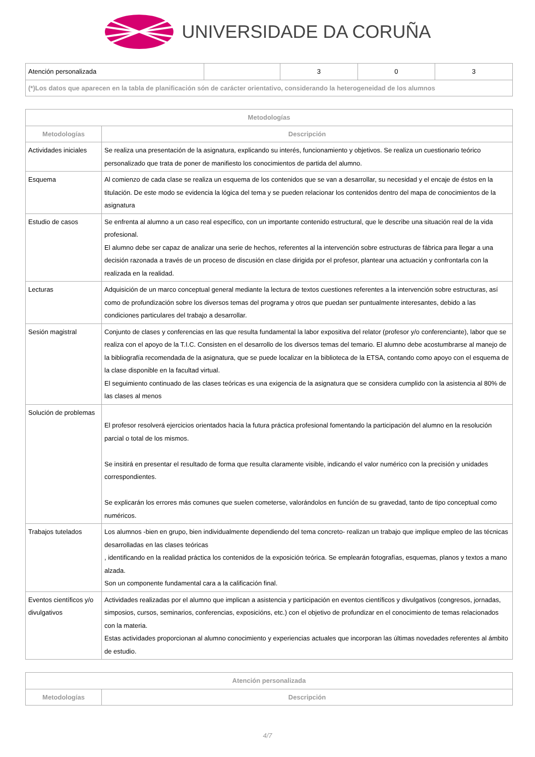UNIVERSIDADE DA CORUÑA
| Atención personalizada | | 3 | 0 | 3 |
| (*)Los datos que aparecen en la tabla de planificación són de carácter orientativo, considerando la heterogeneidad de los alumnos | | | | |
| Metodologías | |
| --- | --- |
| Metodologías | Descripción |
| Actividades iniciales | Se realiza una presentación de la asignatura, explicando su interés, funcionamiento y objetivos. Se realiza un cuestionario teórico personalizado que trata de poner de manifiesto los conocimientos de partida del alumno. |
| Esquema | Al comienzo de cada clase se realiza un esquema de los contenidos que se van a desarrollar, su necesidad y el encaje de éstos en la titulación. De este modo se evidencia la lógica del tema y se pueden relacionar los contenidos dentro del mapa de conocimientos de la asignatura |
| Estudio de casos | Se enfrenta al alumno a un caso real específico, con un importante contenido estructural, que le describe una situación real de la vida profesional. El alumno debe ser capaz de analizar una serie de hechos, referentes al la intervención sobre estructuras de fábrica para llegar a una decisión razonada a través de un proceso de discusión en clase dirigida por el profesor, plantear una actuación y confrontarla con la realizada en la realidad. |
| Lecturas | Adquisición de un marco conceptual general mediante la lectura de textos cuestiones referentes a la intervención sobre estructuras, así como de profundización sobre los diversos temas del programa y otros que puedan ser puntualmente interesantes, debido a las condiciones particulares del trabajo a desarrollar. |
| Sesión magistral | Conjunto de clases y conferencias en las que resulta fundamental la labor expositiva del relator (profesor y/o conferenciante), labor que se realiza con el apoyo de la T.I.C. Consisten en el desarrollo de los diversos temas del temario. El alumno debe acostumbrarse al manejo de la bibliografía recomendada de la asignatura, que se puede localizar en la biblioteca de la ETSA, contando como apoyo con el esquema de la clase disponible en la facultad virtual. El seguimiento continuado de las clases teóricas es una exigencia de la asignatura que se considera cumplido con la asistencia al 80% de las clases al menos |
| Solución de problemas | El profesor resolverá ejercicios orientados hacia la futura práctica profesional fomentando la participación del alumno en la resolución parcial o total de los mismos. Se insitirá en presentar el resultado de forma que resulta claramente visible, indicando el valor numérico con la precisión y unidades correspondientes. Se explicarán los errores más comunes que suelen cometerse, valorándolos en función de su gravedad, tanto de tipo conceptual como numéricos. |
| Trabajos tutelados | Los alumnos -bien en grupo, bien individualmente dependiendo del tema concreto- realizan un trabajo que implique empleo de las técnicas desarrolladas en las clases teóricas , identificando en la realidad práctica los contenidos de la exposición teórica. Se emplearán fotografías, esquemas, planos y textos a mano alzada. Son un componente fundamental cara a la calificación final. |
| Eventos científicos y/o divulgativos | Actividades realizadas por el alumno que implican a asistencia y participación en eventos científicos y divulgativos (congresos, jornadas, simposios, cursos, seminarios, conferencias, exposicións, etc.) con el objetivo de profundizar en el conocimiento de temas relacionados con la materia. Estas actividades proporcionan al alumno conocimiento y experiencias actuales que incorporan las últimas novedades referentes al ámbito de estudio. |
| Atención personalizada | |
| --- | --- |
| Metodologías | Descripción |
4/7